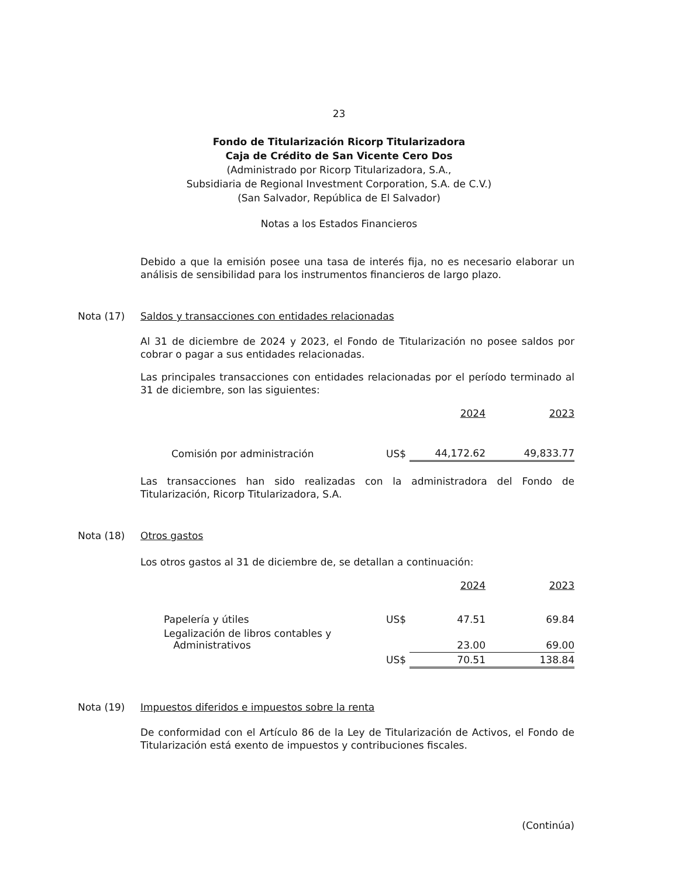23
Fondo de Titularización Ricorp Titularizadora
Caja de Crédito de San Vicente Cero Dos
(Administrado por Ricorp Titularizadora, S.A.,
Subsidiaria de Regional Investment Corporation, S.A. de C.V.)
(San Salvador, República de El Salvador)
Notas a los Estados Financieros
Debido a que la emisión posee una tasa de interés fija, no es necesario elaborar un análisis de sensibilidad para los instrumentos financieros de largo plazo.
Nota (17) Saldos y transacciones con entidades relacionadas
Al 31 de diciembre de 2024 y 2023, el Fondo de Titularización no posee saldos por cobrar o pagar a sus entidades relacionadas.
Las principales transacciones con entidades relacionadas por el período terminado al 31 de diciembre, son las siguientes:
| | | 2024 | 2023 |
| Comisión por administración | US$ | 44,172.62 | 49,833.77 |
Las transacciones han sido realizadas con la administradora del Fondo de Titularización, Ricorp Titularizadora, S.A.
Nota (18) Otros gastos
Los otros gastos al 31 de diciembre de, se detallan a continuación:
| | | 2024 | 2023 |
| Papelería y útiles | US$ | 47.51 | 69.84 |
| Legalización de libros contables y Administrativos | | 23.00 | 69.00 |
| | US$ | 70.51 | 138.84 |
Nota (19) Impuestos diferidos e impuestos sobre la renta
De conformidad con el Artículo 86 de la Ley de Titularización de Activos, el Fondo de Titularización está exento de impuestos y contribuciones fiscales.
(Continúa)